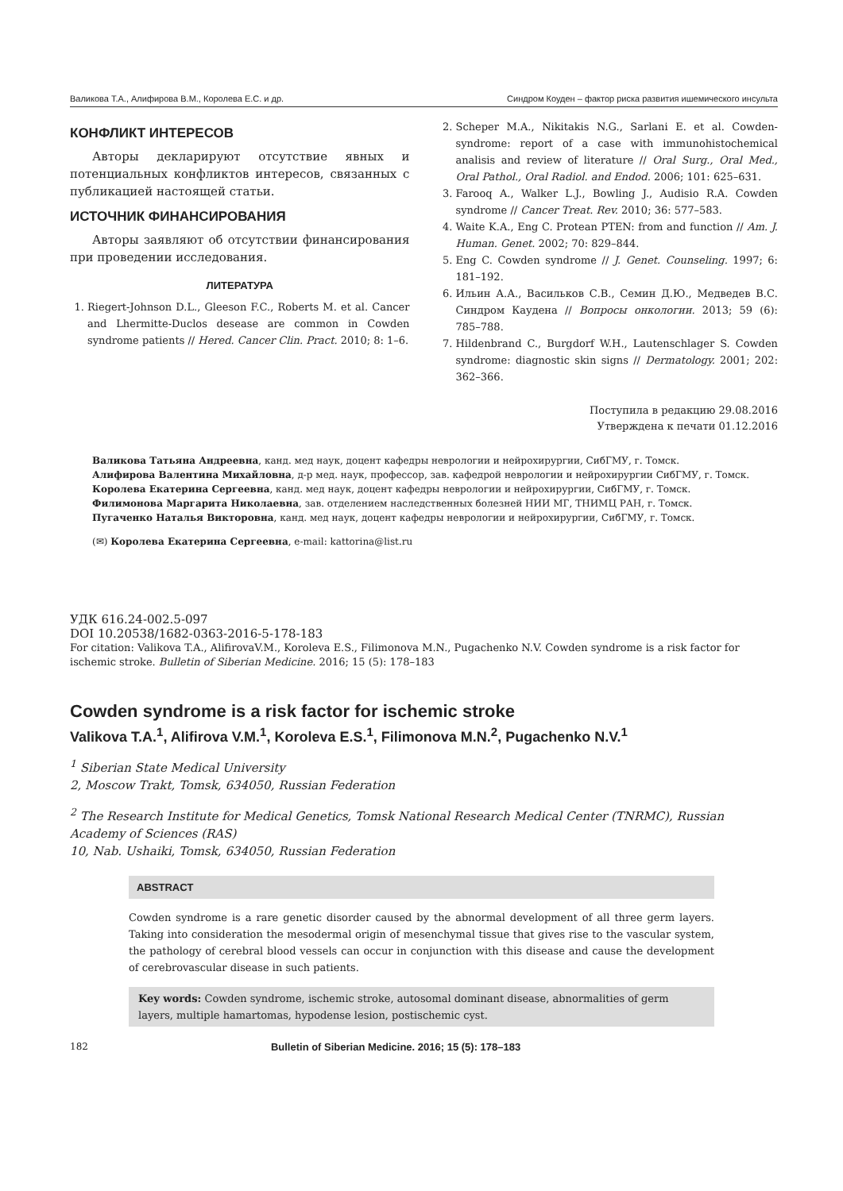Валикова Т.А., Алифирова В.М., Королева Е.С. и др. Синдром Коуден – фактор риска развития ишемического инсульта
КОНФЛИКТ ИНТЕРЕСОВ
Авторы декларируют отсутствие явных и потенциальных конфликтов интересов, связанных с публикацией настоящей статьи.
ИСТОЧНИК ФИНАНСИРОВАНИЯ
Авторы заявляют об отсутствии финансирования при проведении исследования.
ЛИТЕРАТУРА
1. Riegert-Johnson D.L., Gleeson F.C., Roberts M. et al. Cancer and Lhermitte-Duclos desease are common in Cowden syndrome patients // Hered. Cancer Clin. Pract. 2010; 8: 1–6.
2. Scheper M.A., Nikitakis N.G., Sarlani E. et al. Cowden-syndrome: report of a case with immunohistochemical analisis and review of literature // Oral Surg., Oral Med., Oral Pathol., Oral Radiol. and Endod. 2006; 101: 625–631.
3. Farooq A., Walker L.J., Bowling J., Audisio R.A. Cowden syndrome // Cancer Treat. Rev. 2010; 36: 577–583.
4. Waite K.A., Eng C. Protean PTEN: from and function // Am. J. Human. Genet. 2002; 70: 829–844.
5. Eng C. Cowden syndrome // J. Genet. Counseling. 1997; 6: 181–192.
6. Ильин А.А., Васильков С.В., Семин Д.Ю., Медведев В.С. Синдром Каудена // Вопросы онкологии. 2013; 59 (6): 785–788.
7. Hildenbrand C., Burgdorf W.H., Lautenschlager S. Cowden syndrome: diagnostic skin signs // Dermatology. 2001; 202: 362–366.
Поступила в редакцию 29.08.2016
Утверждена к печати 01.12.2016
Валикова Татьяна Андреевна, канд. мед наук, доцент кафедры неврологии и нейрохирургии, СибГМУ, г. Томск.
Алифирова Валентина Михайловна, д-р мед. наук, профессор, зав. кафедрой неврологии и нейрохирургии СибГМУ, г. Томск.
Королева Екатерина Сергеевна, канд. мед наук, доцент кафедры неврологии и нейрохирургии, СибГМУ, г. Томск.
Филимонова Маргарита Николаевна, зав. отделением наследственных болезней НИИ МГ, ТНИМЦ РАН, г. Томск.
Пугаченко Наталья Викторовна, канд. мед наук, доцент кафедры неврологии и нейрохирургии, СибГМУ, г. Томск.
(✉) Королева Екатерина Сергеевна, e-mail: kattorina@list.ru
УДК 616.24-002.5-097
DOI 10.20538/1682-0363-2016-5-178-183
For citation: Valikova T.A., AlifirovaV.M., Koroleva E.S., Filimonova M.N., Pugachenko N.V. Cowden syndrome is a risk factor for ischemic stroke. Bulletin of Siberian Medicine. 2016; 15 (5): 178–183
Cowden syndrome is a risk factor for ischemic stroke
Valikova T.A.<sup>1</sup>, Alifirova V.M.<sup>1</sup>, Koroleva E.S.<sup>1</sup>, Filimonova M.N.<sup>2</sup>, Pugachenko N.V.<sup>1</sup>
<sup>1</sup> Siberian State Medical University
2, Moscow Trakt, Tomsk, 634050, Russian Federation
<sup>2</sup> The Research Institute for Medical Genetics, Tomsk National Research Medical Center (TNRMC), Russian Academy of Sciences (RAS)
10, Nab. Ushaiki, Tomsk, 634050, Russian Federation
ABSTRACT
Cowden syndrome is a rare genetic disorder caused by the abnormal development of all three germ layers. Taking into consideration the mesodermal origin of mesenchymal tissue that gives rise to the vascular system, the pathology of cerebral blood vessels can occur in conjunction with this disease and cause the development of cerebrovascular disease in such patients.
Key words: Cowden syndrome, ischemic stroke, autosomal dominant disease, abnormalities of germ layers, multiple hamartomas, hypodense lesion, postischemic cyst.
182 Bulletin of Siberian Medicine. 2016; 15 (5): 178–183